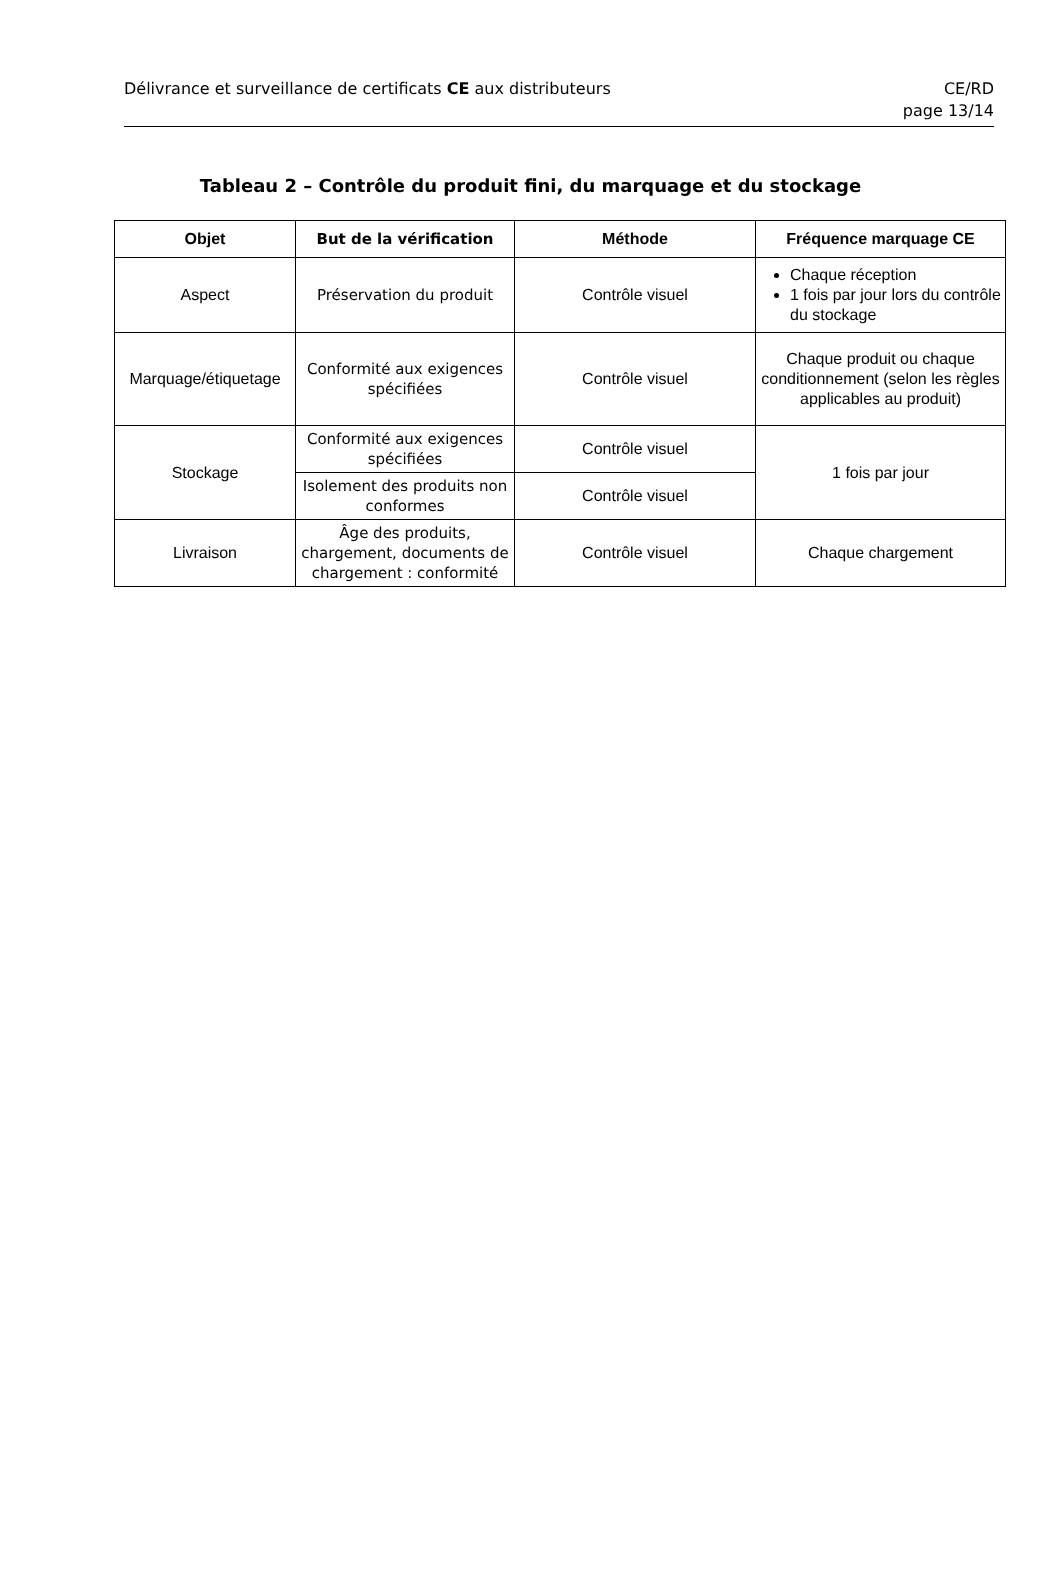Délivrance et surveillance de certificats CE aux distributeurs
CE/RD
page 13/14
Tableau 2 – Contrôle du produit fini, du marquage et du stockage
| Objet | But de la vérification | Méthode | Fréquence marquage CE |
| --- | --- | --- | --- |
| Aspect | Préservation du produit | Contrôle visuel | Chaque réception 1 fois par jour lors du contrôle du stockage |
| Marquage/étiquetage | Conformité aux exigences spécifiées | Contrôle visuel | Chaque produit ou chaque conditionnement (selon les règles applicables au produit) |
| Stockage | Conformité aux exigences spécifiées | Contrôle visuel | 1 fois par jour |
| | Isolement des produits non conformes | Contrôle visuel | |
| Livraison | Âge des produits, chargement, documents de chargement : conformité | Contrôle visuel | Chaque chargement |